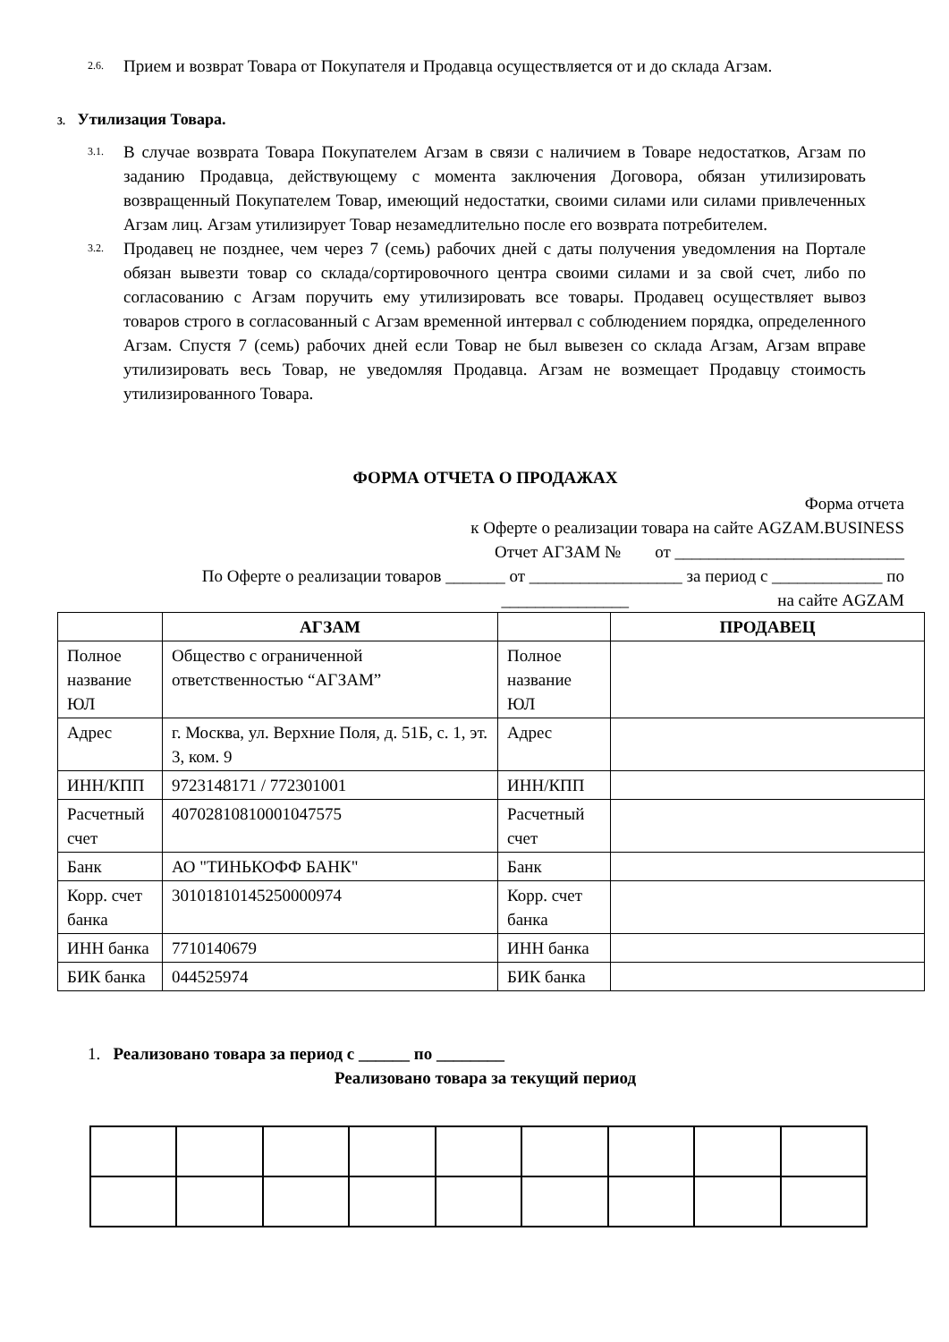2.6. Прием и возврат Товара от Покупателя и Продавца осуществляется от и до склада Агзам.
3. Утилизация Товара.
3.1. В случае возврата Товара Покупателем Агзам в связи с наличием в Товаре недостатков, Агзам по заданию Продавца, действующему с момента заключения Договора, обязан утилизировать возвращенный Покупателем Товар, имеющий недостатки, своими силами или силами привлеченных Агзам лиц. Агзам утилизирует Товар незамедлительно после его возврата потребителем.
3.2. Продавец не позднее, чем через 7 (семь) рабочих дней с даты получения уведомления на Портале обязан вывезти товар со склада/сортировочного центра своими силами и за свой счет, либо по согласованию с Агзам поручить ему утилизировать все товары. Продавец осуществляет вывоз товаров строго в согласованный с Агзам временной интервал с соблюдением порядка, определенного Агзам. Спустя 7 (семь) рабочих дней если Товар не был вывезен со склада Агзам, Агзам вправе утилизировать весь Товар, не уведомляя Продавца. Агзам не возмещает Продавцу стоимость утилизированного Товара.
ФОРМА ОТЧЕТА О ПРОДАЖАХ
Форма отчета
к Оферте о реализации товара на сайте AGZAM.BUSINESS
Отчет АГЗАМ № от ___________________________
По Оферте о реализации товаров _______ от __________________ за период с _____________ по
_______________ на сайте AGZAM
| | АГЗАМ | | ПРОДАВЕЦ |
| --- | --- | --- | --- |
| Полное название ЮЛ | Общество с ограниченной ответственностью “АГЗАМ” | Полное название ЮЛ | |
| Адрес | г. Москва, ул. Верхние Поля, д. 51Б, с. 1, эт. 3, ком. 9 | Адрес | |
| ИНН/КПП | 9723148171 / 772301001 | ИНН/КПП | |
| Расчетный счет | 40702810810001047575 | Расчетный счет | |
| Банк | АО "ТИНЬКОФФ БАНК" | Банк | |
| Корр. счет банка | 30101810145250000974 | Корр. счет банка | |
| ИНН банка | 7710140679 | ИНН банка | |
| БИК банка | 044525974 | БИК банка | |
1. Реализовано товара за период с ______ по ________
Реализовано товара за текущий период